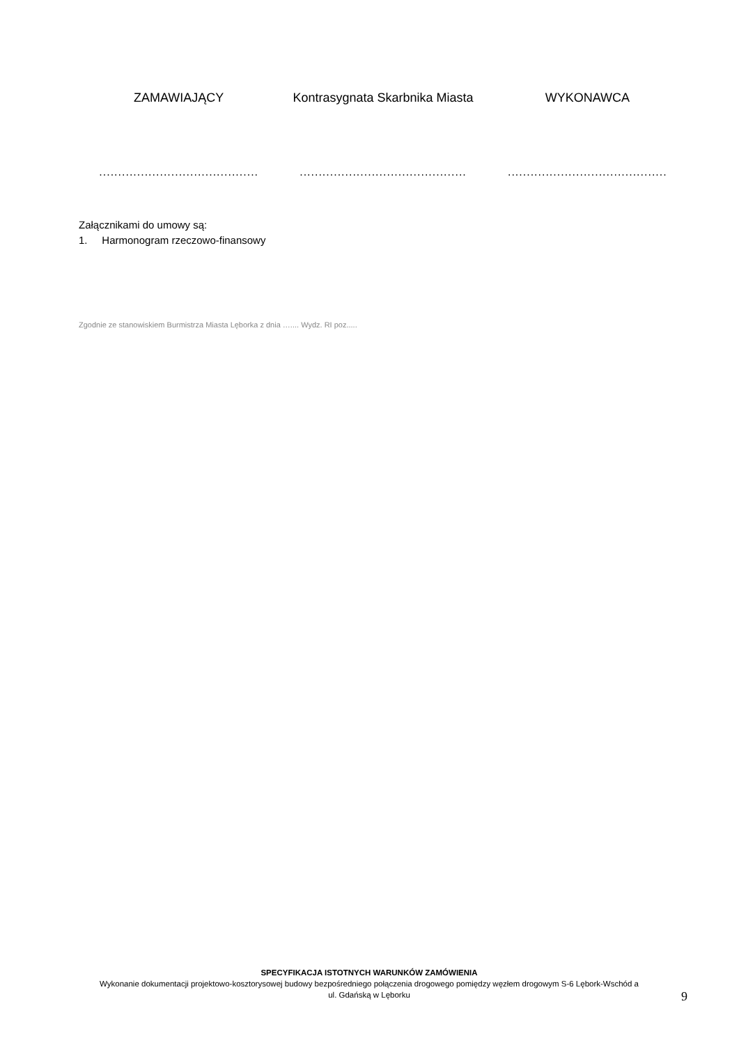ZAMAWIAJĄCY Kontrasygnata Skarbnika Miasta WYKONAWCA
..........................................
............................................
..........................................
Załącznikami do umowy są:
1. Harmonogram rzeczowo-finansowy
Zgodnie ze stanowiskiem Burmistrza Miasta Lęborka z dnia ….... Wydz. RI poz.....
SPECYFIKACJA ISTOTNYCH WARUNKÓW ZAMÓWIENIA
Wykonanie dokumentacji projektowo-kosztorysowej budowy bezpośredniego połączenia drogowego pomiędzy węzłem drogowym S-6 Lębork-Wschód a ul. Gdańską w Lęborku
9